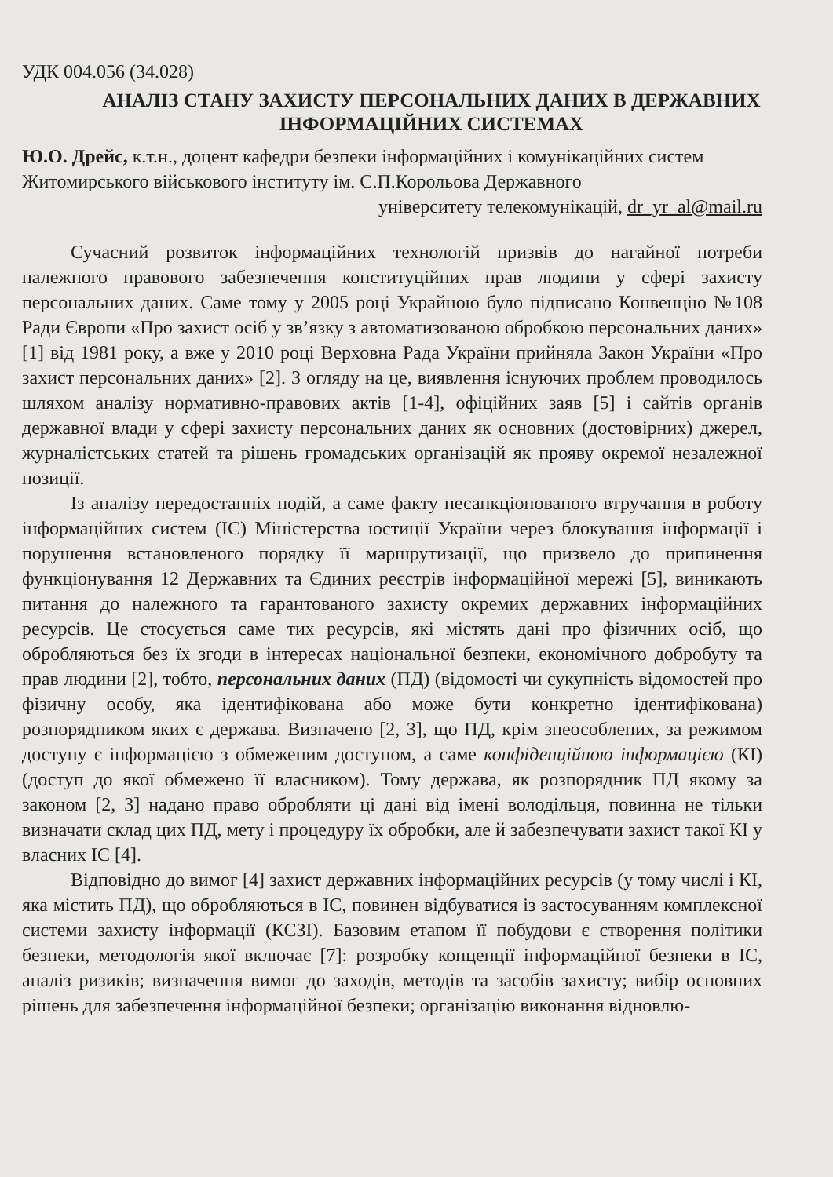УДК 004.056 (34.028)
АНАЛІЗ СТАНУ ЗАХИСТУ ПЕРСОНАЛЬНИХ ДАНИХ В ДЕРЖАВНИХ ІНФОРМАЦІЙНИХ СИСТЕМАХ
Ю.О. Дрейс, к.т.н., доцент кафедри безпеки інформаційних і комунікаційних систем Житомирського військового інституту ім. С.П.Корольова Державного
університету телекомунікацій, dr_yr_al@mail.ru
Сучасний розвиток інформаційних технологій призвів до нагайної потреби належного правового забезпечення конституційних прав людини у сфері захисту персональних даних. Саме тому у 2005 році Украйною було підписано Конвенцію №108 Ради Європи «Про захист осіб у зв’язку з автоматизованою обробкою персональних даних» [1] від 1981 року, а вже у 2010 році Верховна Рада України прийняла Закон України «Про захист персональних даних» [2]. З огляду на це, виявлення існуючих проблем проводилось шляхом аналізу нормативно-правових актів [1-4], офіційних заяв [5] і сайтів органів державної влади у сфері захисту персональних даних як основних (достовірних) джерел, журналістських статей та рішень громадських організацій як прояву окремої незалежної позиції.
Із аналізу передостанніх подій, а саме факту несанкціонованого втручання в роботу інформаційних систем (ІС) Міністерства юстиції України через блокування інформації і порушення встановленого порядку її маршрутизації, що призвело до припинення функціонування 12 Державних та Єдиних реєстрів інформаційної мережі [5], виникають питання до належного та гарантованого захисту окремих державних інформаційних ресурсів. Це стосується саме тих ресурсів, які містять дані про фізичних осіб, що обробляються без їх згоди в інтересах національної безпеки, економічного добробуту та прав людини [2], тобто, персональних даних (ПД) (відомості чи сукупність відомостей про фізичну особу, яка ідентифікована або може бути конкретно ідентифікована) розпорядником яких є держава. Визначено [2, 3], що ПД, крім знеособлених, за режимом доступу є інформацією з обмеженим доступом, а саме конфіденційною інформацією (КІ) (доступ до якої обмежено її власником). Тому держава, як розпорядник ПД якому за законом [2, 3] надано право обробляти ці дані від імені володільця, повинна не тільки визначати склад цих ПД, мету і процедуру їх обробки, але й забезпечувати захист такої КІ у власних ІС [4].
Відповідно до вимог [4] захист державних інформаційних ресурсів (у тому числі і КІ, яка містить ПД), що обробляються в ІС, повинен відбуватися із застосуванням комплексної системи захисту інформації (КСЗІ). Базовим етапом її побудови є створення політики безпеки, методологія якої включає [7]: розробку концепції інформаційної безпеки в ІС, аналіз ризиків; визначення вимог до заходів, методів та засобів захисту; вибір основних рішень для забезпечення інформаційної безпеки; організацію виконання відновлю-